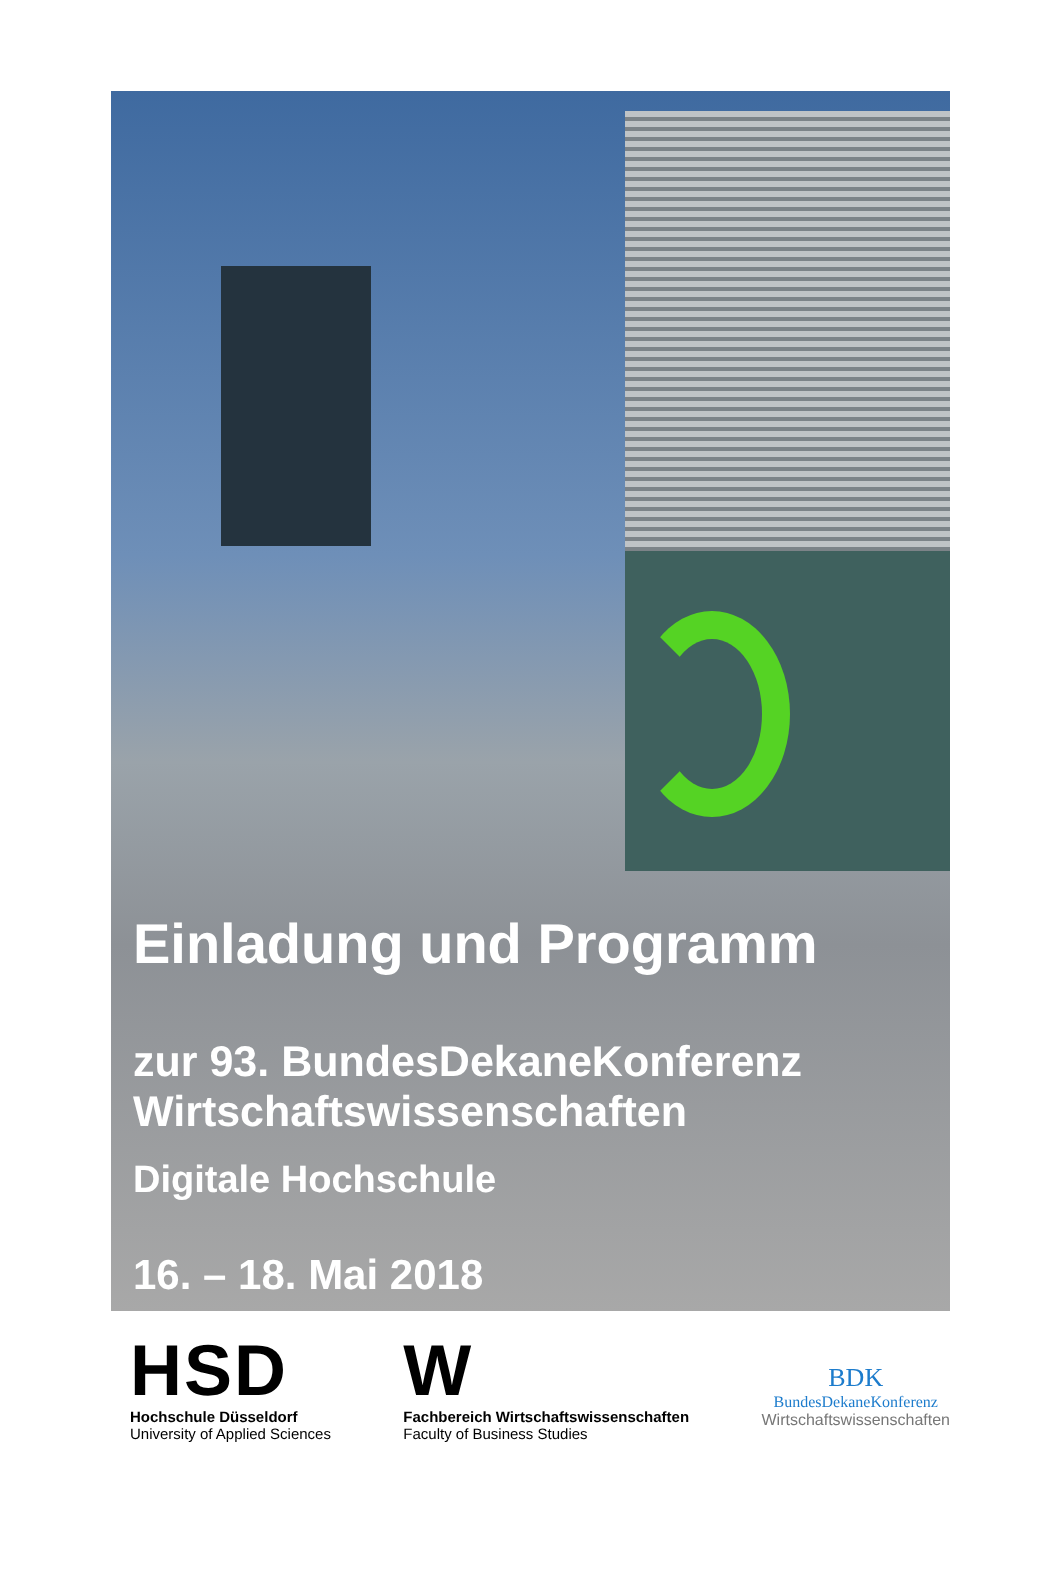Einladung und Programm
zur 93. BundesDekaneKonferenz
Wirtschaftswissenschaften
Digitale Hochschule
16. – 18. Mai 2018
HSD
Hochschule Düsseldorf
University of Applied Sciences
W
Fachbereich Wirtschaftswissenschaften
Faculty of Business Studies
BDK
BundesDekaneKonferenz
Wirtschaftswissenschaften